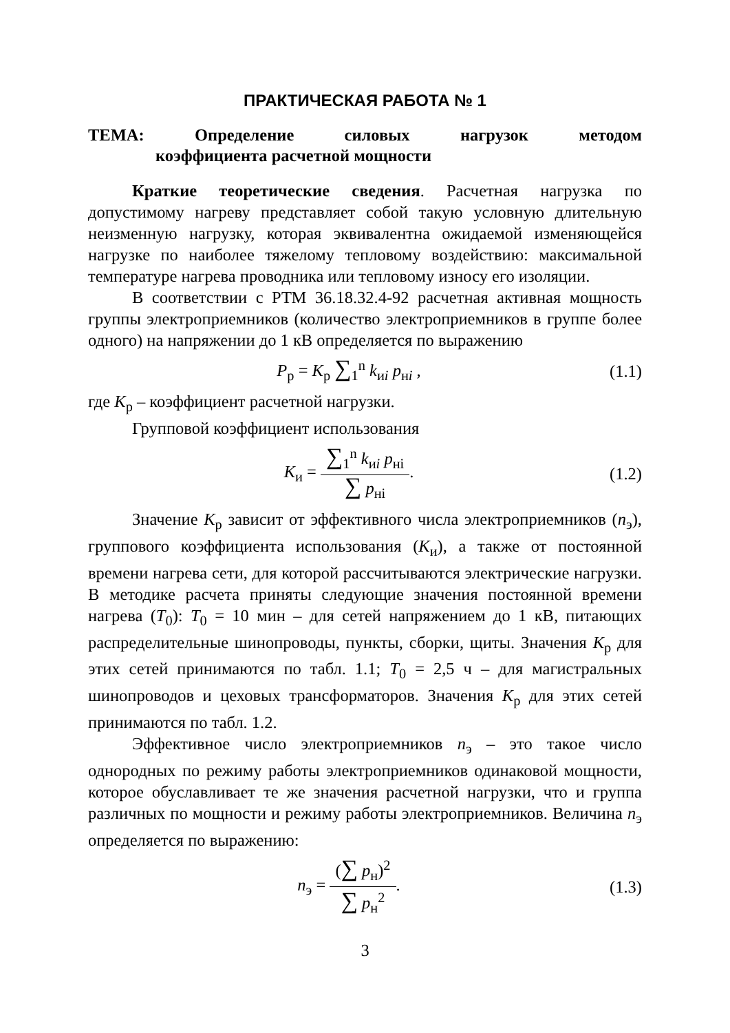ПРАКТИЧЕСКАЯ РАБОТА № 1
ТЕМА: Определение силовых нагрузок методом
коэффициента расчетной мощности
Краткие теоретические сведения. Расчетная нагрузка по допустимому нагреву представляет собой такую условную длительную неизменную нагрузку, которая эквивалентна ожидаемой изменяющейся нагрузке по наиболее тяжелому тепловому воздействию: максимальной температуре нагрева проводника или тепловому износу его изоляции.
В соответствии с РТМ 36.18.32.4-92 расчетная активная мощность группы электроприемников (количество электроприемников в группе более одного) на напряжении до 1 кВ определяется по выражению
P<sub>р</sub> = K<sub>р</sub> ∑<sub>1</sub><sup>n</sup> k<sub>иi</sub> p<sub>нi</sub> , (1.1)
где K<sub>р</sub> – коэффициент расчетной нагрузки.
Групповой коэффициент использования
K<sub>и</sub> =
∑<sub>1</sub><sup>n</sup> k<sub>иi</sub> p<sub>нi</sub>
∑ p<sub>нi</sub>
.
(1.2)
Значение K<sub>р</sub> зависит от эффективного числа электроприемников (n<sub>э</sub>), группового коэффициента использования (K<sub>и</sub>), а также от постоянной времени нагрева сети, для которой рассчитываются электрические нагрузки. В методике расчета приняты следующие значения постоянной времени нагрева (T<sub>0</sub>): T<sub>0</sub> = 10 мин – для сетей напряжением до 1 кВ, питающих распределительные шинопроводы, пункты, сборки, щиты. Значения K<sub>р</sub> для этих сетей принимаются по табл. 1.1; T<sub>0</sub> = 2,5 ч – для магистральных шинопроводов и цеховых трансформаторов. Значения K<sub>р</sub> для этих сетей принимаются по табл. 1.2.
Эффективное число электроприемников n<sub>э</sub> – это такое число однородных по режиму работы электроприемников одинаковой мощности, которое обуславливает те же значения расчетной нагрузки, что и группа различных по мощности и режиму работы электроприемников. Величина n<sub>э</sub> определяется по выражению:
n<sub>э</sub> =
(∑ p<sub>н</sub>)<sup>2</sup>
∑ p<sub>н</sub><sup>2</sup>
.
(1.3)
3